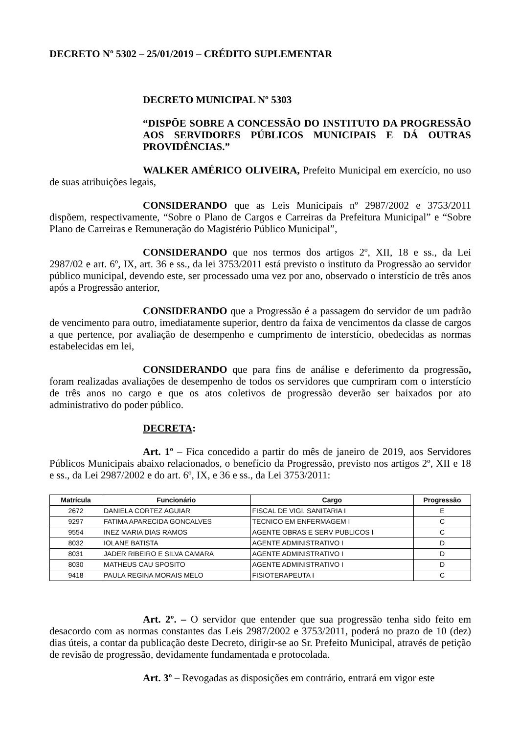DECRETO Nº 5302 – 25/01/2019 – CRÉDITO SUPLEMENTAR
DECRETO MUNICIPAL Nº 5303
“DISPÕE SOBRE A CONCESSÃO DO INSTITUTO DA PROGRESSÃO AOS SERVIDORES PÚBLICOS MUNICIPAIS E DÁ OUTRAS PROVIDÊNCIAS.”
WALKER AMÉRICO OLIVEIRA, Prefeito Municipal em exercício, no uso de suas atribuições legais,
CONSIDERANDO que as Leis Municipais nº 2987/2002 e 3753/2011 dispõem, respectivamente, “Sobre o Plano de Cargos e Carreiras da Prefeitura Municipal” e “Sobre Plano de Carreiras e Remuneração do Magistério Público Municipal”,
CONSIDERANDO que nos termos dos artigos 2º, XII, 18 e ss., da Lei 2987/02 e art. 6º, IX, art. 36 e ss., da lei 3753/2011 está previsto o instituto da Progressão ao servidor público municipal, devendo este, ser processado uma vez por ano, observado o interstício de três anos após a Progressão anterior,
CONSIDERANDO que a Progressão é a passagem do servidor de um padrão de vencimento para outro, imediatamente superior, dentro da faixa de vencimentos da classe de cargos a que pertence, por avaliação de desempenho e cumprimento de interstício, obedecidas as normas estabelecidas em lei,
CONSIDERANDO que para fins de análise e deferimento da progressão, foram realizadas avaliações de desempenho de todos os servidores que cumpriram com o interstício de três anos no cargo e que os atos coletivos de progressão deverão ser baixados por ato administrativo do poder público.
DECRETA:
Art. 1º – Fica concedido a partir do mês de janeiro de 2019, aos Servidores Públicos Municipais abaixo relacionados, o benefício da Progressão, previsto nos artigos 2º, XII e 18 e ss., da Lei 2987/2002 e do art. 6º, IX, e 36 e ss., da Lei 3753/2011:
| Matrícula | Funcionário | Cargo | Progressão |
| --- | --- | --- | --- |
| 2672 | DANIELA CORTEZ AGUIAR | FISCAL DE VIGI. SANITARIA I | E |
| 9297 | FATIMA APARECIDA GONCALVES | TECNICO EM ENFERMAGEM I | C |
| 9554 | INEZ MARIA DIAS RAMOS | AGENTE OBRAS E SERV PUBLICOS I | C |
| 8032 | IOLANE BATISTA | AGENTE ADMINISTRATIVO I | D |
| 8031 | JADER RIBEIRO E SILVA CAMARA | AGENTE ADMINISTRATIVO I | D |
| 8030 | MATHEUS CAU SPOSITO | AGENTE ADMINISTRATIVO I | D |
| 9418 | PAULA REGINA MORAIS MELO | FISIOTERAPEUTA I | C |
Art. 2º. – O servidor que entender que sua progressão tenha sido feito em desacordo com as normas constantes das Leis 2987/2002 e 3753/2011, poderá no prazo de 10 (dez) dias úteis, a contar da publicação deste Decreto, dirigir-se ao Sr. Prefeito Municipal, através de petição de revisão de progressão, devidamente fundamentada e protocolada.
Art. 3º – Revogadas as disposições em contrário, entrará em vigor este